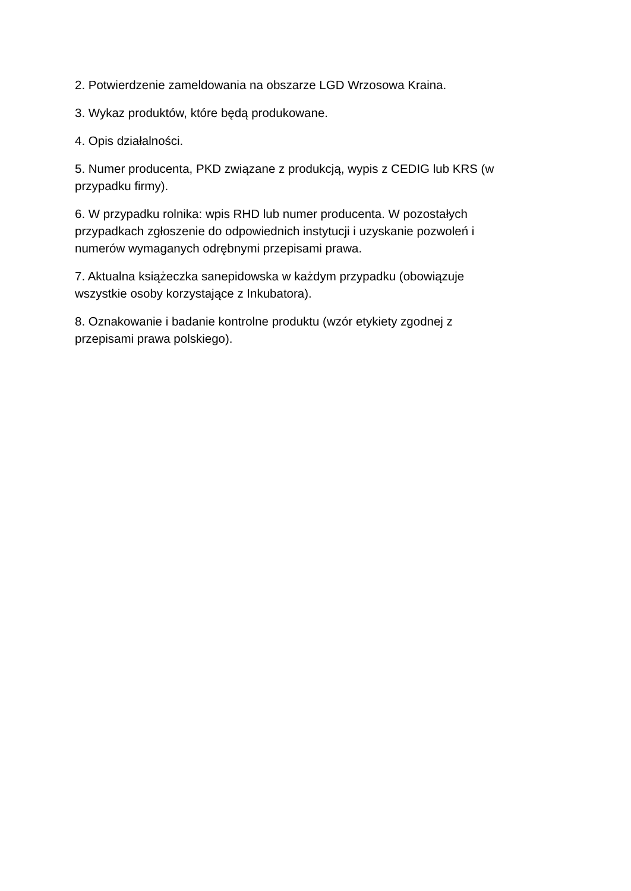2. Potwierdzenie zameldowania na obszarze LGD Wrzosowa Kraina.
3. Wykaz produktów, które będą produkowane.
4. Opis działalności.
5. Numer producenta, PKD związane z produkcją, wypis z CEDIG lub KRS (w przypadku firmy).
6. W przypadku rolnika: wpis RHD lub numer producenta. W pozostałych przypadkach zgłoszenie do odpowiednich instytucji i uzyskanie pozwoleń i numerów wymaganych odrębnymi przepisami prawa.
7. Aktualna książeczka sanepidowska w każdym przypadku (obowiązuje wszystkie osoby korzystające z Inkubatora).
8. Oznakowanie i badanie kontrolne produktu (wzór etykiety zgodnej z przepisami prawa polskiego).